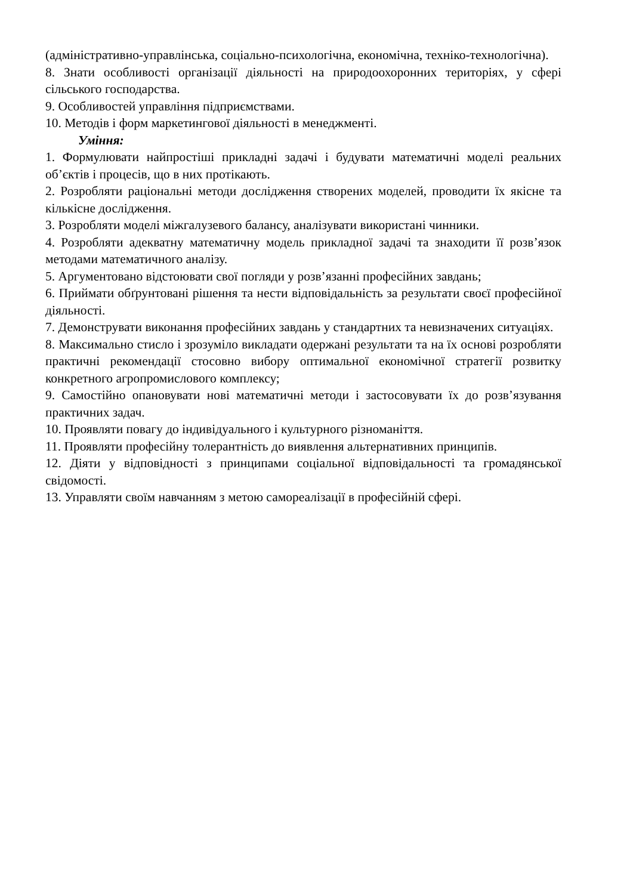(адміністративно-управлінська, соціально-психологічна, економічна, техніко-технологічна).
8. Знати особливості організації діяльності на природоохоронних територіях, у сфері сільського господарства.
9. Особливостей управління підприємствами.
10. Методів і форм маркетингової діяльності в менеджменті.
Уміння:
1. Формулювати найпростіші прикладні задачі і будувати математичні моделі реальних об’єктів і процесів, що в них протікають.
2. Розробляти раціональні методи дослідження створених моделей, проводити їх якісне та кількісне дослідження.
3. Розробляти моделі міжгалузевого балансу, аналізувати використані чинники.
4. Розробляти адекватну математичну модель прикладної задачі та знаходити її розв’язок методами математичного аналізу.
5. Аргументовано відстоювати свої погляди у розв’язанні професійних завдань;
6. Приймати обґрунтовані рішення та нести відповідальність за результати своєї професійної діяльності.
7. Демонструвати виконання професійних завдань у стандартних та невизначених ситуаціях.
8. Максимально стисло і зрозуміло викладати одержані результати та на їх основі розробляти практичні рекомендації стосовно вибору оптимальної економічної стратегії розвитку конкретного агропромислового комплексу;
9. Самостійно опановувати нові математичні методи і застосовувати їх до розв’язування практичних задач.
10. Проявляти повагу до індивідуального і культурного різноманіття.
11. Проявляти професійну толерантність до виявлення альтернативних принципів.
12. Діяти у відповідності з принципами соціальної відповідальності та громадянської свідомості.
13. Управляти своїм навчанням з метою самореалізації в професійній сфері.